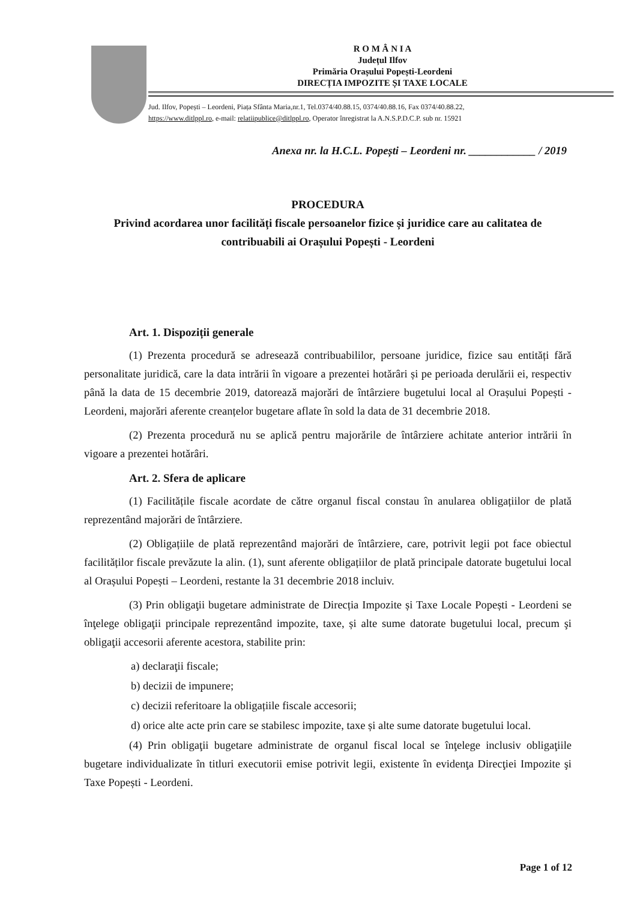R O M Â N I A
Județul Ilfov
Primăria Orașului Popești-Leordeni
DIRECȚIA IMPOZITE ȘI TAXE LOCALE
Jud. Ilfov, Popești – Leordeni, Piața Sfânta Maria,nr.1, Tel.0374/40.88.15, 0374/40.88.16, Fax 0374/40.88.22,
https://www.ditlppl.ro, e-mail: relatiipublice@ditlppl.ro, Operator înregistrat la A.N.S.P.D.C.P. sub nr. 15921
Anexa nr. la H.C.L. Popești – Leordeni nr. ____________ / 2019
PROCEDURA
Privind acordarea unor facilități fiscale persoanelor fizice și juridice care au calitatea de contribuabili ai Orașului Popești - Leordeni
Art. 1. Dispoziții generale
(1) Prezenta procedură se adresează contribuabililor, persoane juridice, fizice sau entități fără personalitate juridică, care la data intrării în vigoare a prezentei hotărâri și pe perioada derulării ei, respectiv până la data de 15 decembrie 2019, datorează majorări de întârziere bugetului local al Orașului Popești - Leordeni, majorări aferente creanțelor bugetare aflate în sold la data de 31 decembrie 2018.
(2) Prezenta procedură nu se aplică pentru majorările de întârziere achitate anterior intrării în vigoare a prezentei hotărâri.
Art. 2. Sfera de aplicare
(1) Facilitățile fiscale acordate de către organul fiscal constau în anularea obligațiilor de plată reprezentând majorări de întârziere.
(2) Obligațiile de plată reprezentând majorări de întârziere, care, potrivit legii pot face obiectul facilităților fiscale prevăzute la alin. (1), sunt aferente obligațiilor de plată principale datorate bugetului local al Orașului Popești – Leordeni, restante la 31 decembrie 2018 incluiv.
(3) Prin obligaţii bugetare administrate de Direcția Impozite și Taxe Locale Popești - Leordeni se înţelege obligaţii principale reprezentând impozite, taxe, și alte sume datorate bugetului local, precum şi obligaţii accesorii aferente acestora, stabilite prin:
a) declaraţii fiscale;
b) decizii de impunere;
c) decizii referitoare la obligațiile fiscale accesorii;
d) orice alte acte prin care se stabilesc impozite, taxe și alte sume datorate bugetului local.
(4) Prin obligaţii bugetare administrate de organul fiscal local se înţelege inclusiv obligaţiile bugetare individualizate în titluri executorii emise potrivit legii, existente în evidenţa Direcţiei Impozite şi Taxe Popești - Leordeni.
Page 1 of 12